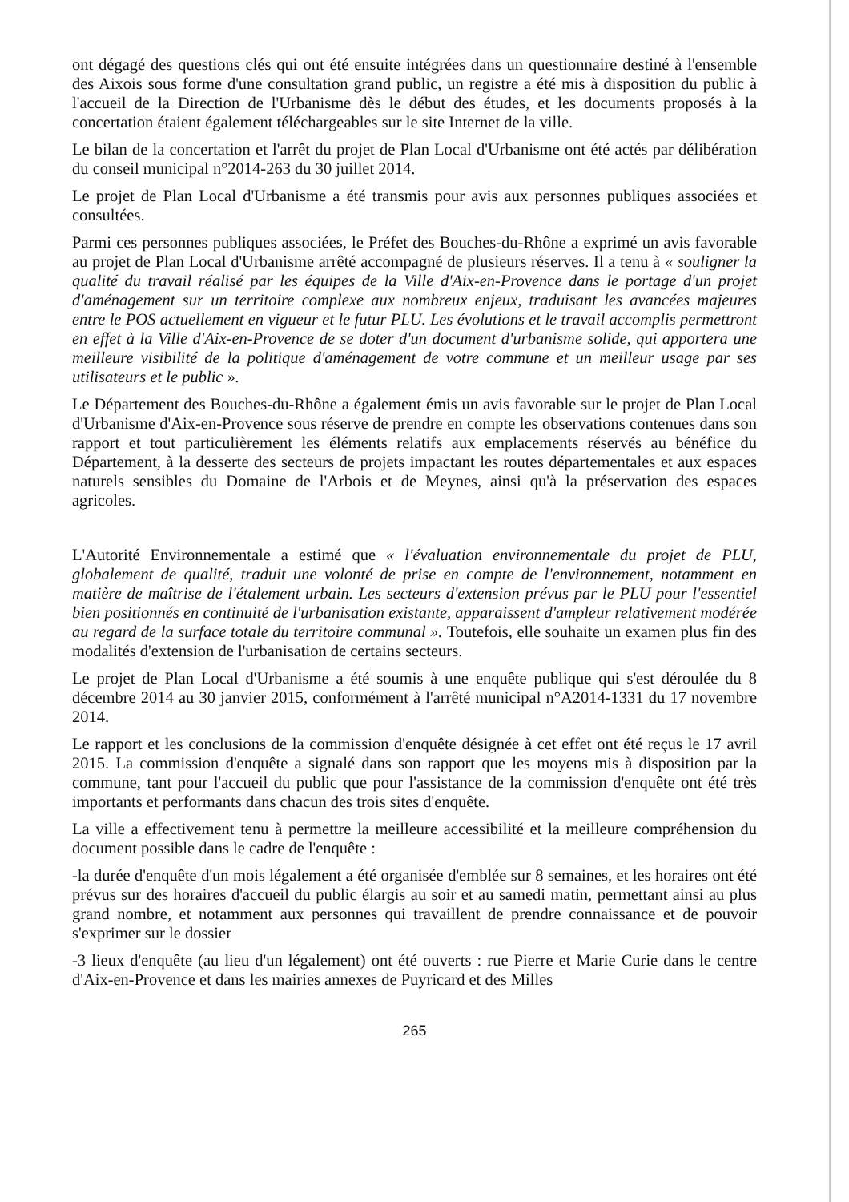ont dégagé des questions clés qui ont été ensuite intégrées dans un questionnaire destiné à l'ensemble des Aixois sous forme d'une consultation grand public, un registre a été mis à disposition du public à l'accueil de la Direction de l'Urbanisme dès le début des études, et les documents proposés à la concertation étaient également téléchargeables sur le site Internet de la ville.
Le bilan de la concertation et l'arrêt du projet de Plan Local d'Urbanisme ont été actés par délibération du conseil municipal n°2014-263 du 30 juillet 2014.
Le projet de Plan Local d'Urbanisme a été transmis pour avis aux personnes publiques associées et consultées.
Parmi ces personnes publiques associées, le Préfet des Bouches-du-Rhône a exprimé un avis favorable au projet de Plan Local d'Urbanisme arrêté accompagné de plusieurs réserves. Il a tenu à « souligner la qualité du travail réalisé par les équipes de la Ville d'Aix-en-Provence dans le portage d'un projet d'aménagement sur un territoire complexe aux nombreux enjeux, traduisant les avancées majeures entre le POS actuellement en vigueur et le futur PLU. Les évolutions et le travail accomplis permettront en effet à la Ville d'Aix-en-Provence de se doter d'un document d'urbanisme solide, qui apportera une meilleure visibilité de la politique d'aménagement de votre commune et un meilleur usage par ses utilisateurs et le public ».
Le Département des Bouches-du-Rhône a également émis un avis favorable sur le projet de Plan Local d'Urbanisme d'Aix-en-Provence sous réserve de prendre en compte les observations contenues dans son rapport et tout particulièrement les éléments relatifs aux emplacements réservés au bénéfice du Département, à la desserte des secteurs de projets impactant les routes départementales et aux espaces naturels sensibles du Domaine de l'Arbois et de Meynes, ainsi qu'à la préservation des espaces agricoles.
L'Autorité Environnementale a estimé que « l'évaluation environnementale du projet de PLU, globalement de qualité, traduit une volonté de prise en compte de l'environnement, notamment en matière de maîtrise de l'étalement urbain. Les secteurs d'extension prévus par le PLU pour l'essentiel bien positionnés en continuité de l'urbanisation existante, apparaissent d'ampleur relativement modérée au regard de la surface totale du territoire communal ». Toutefois, elle souhaite un examen plus fin des modalités d'extension de l'urbanisation de certains secteurs.
Le projet de Plan Local d'Urbanisme a été soumis à une enquête publique qui s'est déroulée du 8 décembre 2014 au 30 janvier 2015, conformément à l'arrêté municipal n°A2014-1331 du 17 novembre 2014.
Le rapport et les conclusions de la commission d'enquête désignée à cet effet ont été reçus le 17 avril 2015. La commission d'enquête a signalé dans son rapport que les moyens mis à disposition par la commune, tant pour l'accueil du public que pour l'assistance de la commission d'enquête ont été très importants et performants dans chacun des trois sites d'enquête.
La ville a effectivement tenu à permettre la meilleure accessibilité et la meilleure compréhension du document possible dans le cadre de l'enquête :
-la durée d'enquête d'un mois légalement a été organisée d'emblée sur 8 semaines, et les horaires ont été prévus sur des horaires d'accueil du public élargis au soir et au samedi matin, permettant ainsi au plus grand nombre, et notamment aux personnes qui travaillent de prendre connaissance et de pouvoir s'exprimer sur le dossier
-3 lieux d'enquête (au lieu d'un légalement) ont été ouverts : rue Pierre et Marie Curie dans le centre d'Aix-en-Provence et dans les mairies annexes de Puyricard et des Milles
265